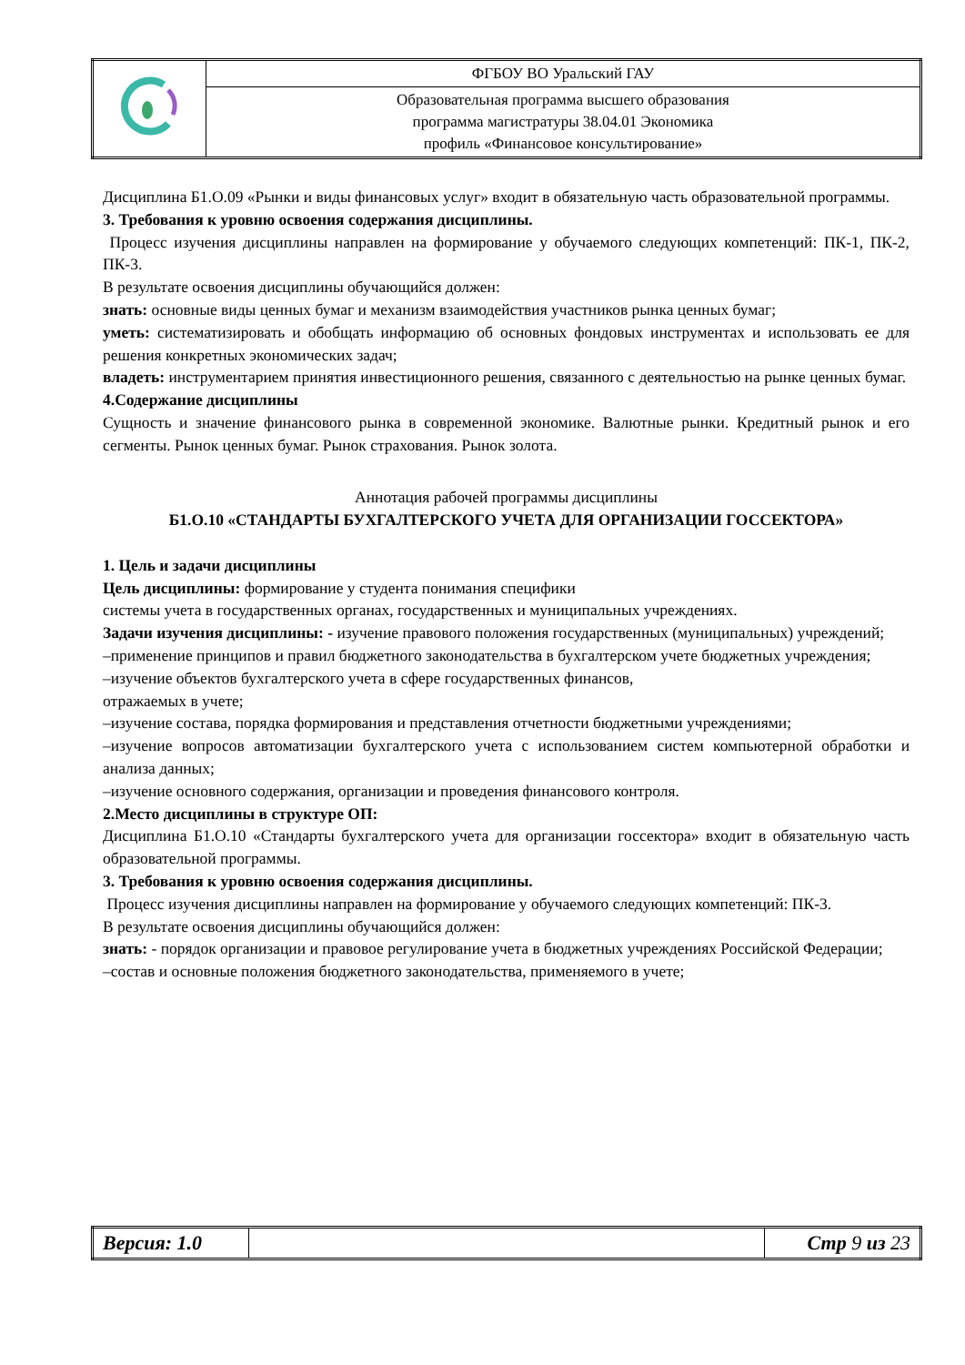| | ФГБОУ ВО Уральский ГАУ |
| | Образовательная программа высшего образования программа магистратуры 38.04.01 Экономика профиль «Финансовое консультирование» |
Дисциплина Б1.О.09 «Рынки и виды финансовых услуг» входит в обязательную часть образовательной программы.
3. Требования к уровню освоения содержания дисциплины.
Процесс изучения дисциплины направлен на формирование у обучаемого следующих компетенций: ПК-1, ПК-2, ПК-3.
В результате освоения дисциплины обучающийся должен:
знать: основные виды ценных бумаг и механизм взаимодействия участников рынка ценных бумаг;
уметь: систематизировать и обобщать информацию об основных фондовых инструментах и использовать ее для решения конкретных экономических задач;
владеть: инструментарием принятия инвестиционного решения, связанного с деятельностью на рынке ценных бумаг.
4.Содержание дисциплины
Сущность и значение финансового рынка в современной экономике. Валютные рынки. Кредитный рынок и его сегменты. Рынок ценных бумаг. Рынок страхования. Рынок золота.
Аннотация рабочей программы дисциплины
Б1.О.10 «СТАНДАРТЫ БУХГАЛТЕРСКОГО УЧЕТА ДЛЯ ОРГАНИЗАЦИИ ГОССЕКТОРА»
1. Цель и задачи дисциплины
Цель дисциплины: формирование у студента понимания специфики
системы учета в государственных органах, государственных и муниципальных учреждениях.
Задачи изучения дисциплины: - изучение правового положения государственных (муниципальных) учреждений;
‒применение принципов и правил бюджетного законодательства в бухгалтерском учете бюджетных учреждения;
‒изучение объектов бухгалтерского учета в сфере государственных финансов,
отражаемых в учете;
‒изучение состава, порядка формирования и представления отчетности бюджетными учреждениями;
‒изучение вопросов автоматизации бухгалтерского учета с использованием систем компьютерной обработки и анализа данных;
‒изучение основного содержания, организации и проведения финансового контроля.
2.Место дисциплины в структуре ОП:
Дисциплина Б1.О.10 «Стандарты бухгалтерского учета для организации госсектора» входит в обязательную часть образовательной программы.
3. Требования к уровню освоения содержания дисциплины.
Процесс изучения дисциплины направлен на формирование у обучаемого следующих компетенций: ПК-3.
В результате освоения дисциплины обучающийся должен:
знать: - порядок организации и правовое регулирование учета в бюджетных учреждениях Российской Федерации;
‒состав и основные положения бюджетного законодательства, применяемого в учете;
| Версия: 1.0 | | Стр 9 из 23 |